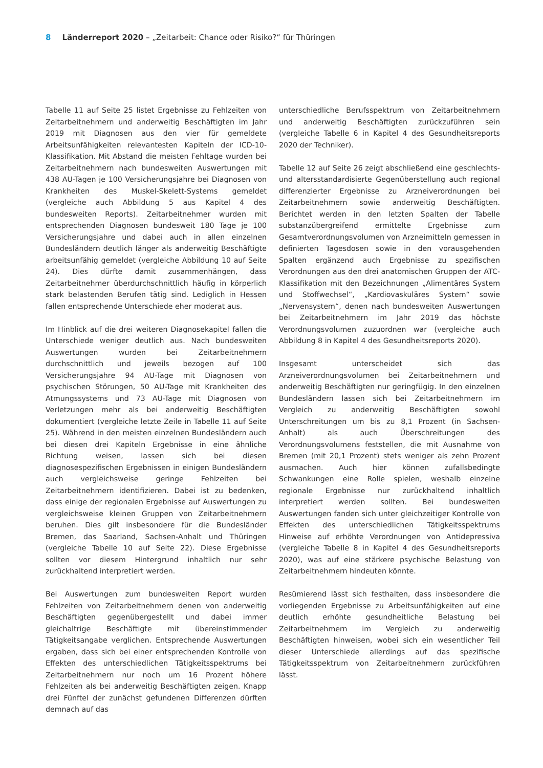8 Länderreport 2020 – „Zeitarbeit: Chance oder Risiko?“ für Thüringen
Tabelle 11 auf Seite 25 listet Ergebnisse zu Fehlzeiten von Zeitarbeitnehmern und anderweitig Beschäftigten im Jahr 2019 mit Diagnosen aus den vier für gemeldete Arbeitsunfähigkeiten relevantesten Kapiteln der ICD-10-Klassifikation. Mit Abstand die meisten Fehltage wurden bei Zeitarbeitnehmern nach bundesweiten Auswertungen mit 438 AU-Tagen je 100 Versicherungsjahre bei Diagnosen von Krankheiten des Muskel-Skelett-Systems gemeldet (vergleiche auch Abbildung 5 aus Kapitel 4 des bundesweiten Reports). Zeitarbeitnehmer wurden mit entsprechenden Diagnosen bundesweit 180 Tage je 100 Versicherungsjahre und dabei auch in allen einzelnen Bundesländern deutlich länger als anderweitig Beschäftigte arbeitsunfähig gemeldet (vergleiche Abbildung 10 auf Seite 24). Dies dürfte damit zusammenhängen, dass Zeitarbeitnehmer überdurchschnittlich häufig in körperlich stark belastenden Berufen tätig sind. Lediglich in Hessen fallen entsprechende Unterschiede eher moderat aus.
Im Hinblick auf die drei weiteren Diagnosekapitel fallen die Unterschiede weniger deutlich aus. Nach bundesweiten Auswertungen wurden bei Zeitarbeitnehmern durchschnittlich und jeweils bezogen auf 100 Versicherungsjahre 94 AU-Tage mit Diagnosen von psychischen Störungen, 50 AU-Tage mit Krankheiten des Atmungssystems und 73 AU-Tage mit Diagnosen von Verletzungen mehr als bei anderweitig Beschäftigten dokumentiert (vergleiche letzte Zeile in Tabelle 11 auf Seite 25). Während in den meisten einzelnen Bundesländern auch bei diesen drei Kapiteln Ergebnisse in eine ähnliche Richtung weisen, lassen sich bei diesen diagnosespezifischen Ergebnissen in einigen Bundesländern auch vergleichsweise geringe Fehlzeiten bei Zeitarbeitnehmern identifizieren. Dabei ist zu bedenken, dass einige der regionalen Ergebnisse auf Auswertungen zu vergleichsweise kleinen Gruppen von Zeitarbeitnehmern beruhen. Dies gilt insbesondere für die Bundesländer Bremen, das Saarland, Sachsen-Anhalt und Thüringen (vergleiche Tabelle 10 auf Seite 22). Diese Ergebnisse sollten vor diesem Hintergrund inhaltlich nur sehr zurückhaltend interpretiert werden.
Bei Auswertungen zum bundesweiten Report wurden Fehlzeiten von Zeitarbeitnehmern denen von anderweitig Beschäftigten gegenübergestellt und dabei immer gleichaltrige Beschäftigte mit übereinstimmender Tätigkeitsangabe verglichen. Entsprechende Auswertungen ergaben, dass sich bei einer entsprechenden Kontrolle von Effekten des unterschiedlichen Tätigkeitsspektrums bei Zeitarbeitnehmern nur noch um 16 Prozent höhere Fehlzeiten als bei anderweitig Beschäftigten zeigen. Knapp drei Fünftel der zunächst gefundenen Differenzen dürften demnach auf das
unterschiedliche Berufsspektrum von Zeitarbeitnehmern und anderweitig Beschäftigten zurückzuführen sein (vergleiche Tabelle 6 in Kapitel 4 des Gesundheitsreports 2020 der Techniker).
Tabelle 12 auf Seite 26 zeigt abschließend eine geschlechts- und altersstandardisierte Gegenüberstellung auch regional differenzierter Ergebnisse zu Arzneiverordnungen bei Zeitarbeitnehmern sowie anderweitig Beschäftigten. Berichtet werden in den letzten Spalten der Tabelle substanzübergreifend ermittelte Ergebnisse zum Gesamtverordnungsvolumen von Arzneimitteln gemessen in definierten Tagesdosen sowie in den vorausgehenden Spalten ergänzend auch Ergebnisse zu spezifischen Verordnungen aus den drei anatomischen Gruppen der ATC-Klassifikation mit den Bezeichnungen „Alimentäres System und Stoffwechsel“, „Kardiovaskuläres System“ sowie „Nervensystem“, denen nach bundesweiten Auswertungen bei Zeitarbeitnehmern im Jahr 2019 das höchste Verordnungsvolumen zuzuordnen war (vergleiche auch Abbildung 8 in Kapitel 4 des Gesundheitsreports 2020).
Insgesamt unterscheidet sich das Arzneiverordnungsvolumen bei Zeitarbeitnehmern und anderweitig Beschäftigten nur geringfügig. In den einzelnen Bundesländern lassen sich bei Zeitarbeitnehmern im Vergleich zu anderweitig Beschäftigten sowohl Unterschreitungen um bis zu 8,1 Prozent (in Sachsen-Anhalt) als auch Überschreitungen des Verordnungsvolumens feststellen, die mit Ausnahme von Bremen (mit 20,1 Prozent) stets weniger als zehn Prozent ausmachen. Auch hier können zufallsbedingte Schwankungen eine Rolle spielen, weshalb einzelne regionale Ergebnisse nur zurückhaltend inhaltlich interpretiert werden sollten. Bei bundesweiten Auswertungen fanden sich unter gleichzeitiger Kontrolle von Effekten des unterschiedlichen Tätigkeitsspektrums Hinweise auf erhöhte Verordnungen von Antidepressiva (vergleiche Tabelle 8 in Kapitel 4 des Gesundheitsreports 2020), was auf eine stärkere psychische Belastung von Zeitarbeitnehmern hindeuten könnte.
Resümierend lässt sich festhalten, dass insbesondere die vorliegenden Ergebnisse zu Arbeitsunfähigkeiten auf eine deutlich erhöhte gesundheitliche Belastung bei Zeitarbeitnehmern im Vergleich zu anderweitig Beschäftigten hinweisen, wobei sich ein wesentlicher Teil dieser Unterschiede allerdings auf das spezifische Tätigkeitsspektrum von Zeitarbeitnehmern zurückführen lässt.